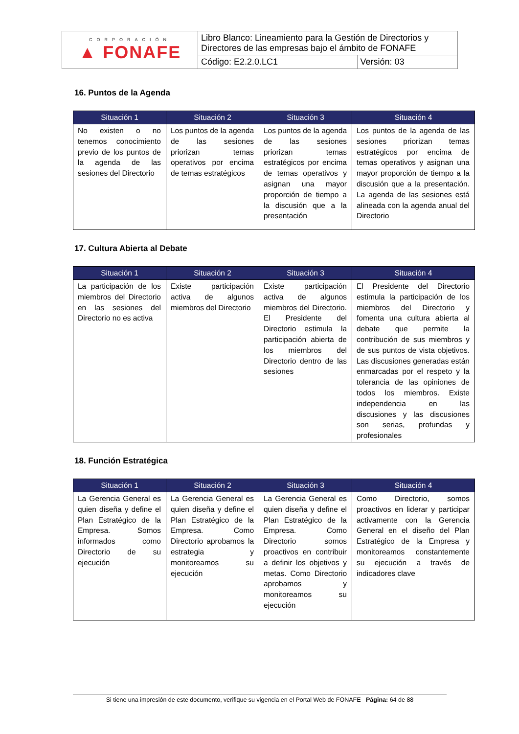| CORPORACIÓN ▲ FONAFE | Libro Blanco: Lineamiento para la Gestión de Directorios y Directores de las empresas bajo el ámbito de FONAFE | |
| | Código: E2.2.0.LC1 | Versión: 03 |
16. Puntos de la Agenda
| Situación 1 | Situación 2 | Situación 3 | Situación 4 |
| --- | --- | --- | --- |
| No existen o no tenemos conocimiento previo de los puntos de la agenda de las sesiones del Directorio | Los puntos de la agenda de las sesiones priorizan temas operativos por encima de temas estratégicos | Los puntos de la agenda de las sesiones priorizan temas estratégicos por encima de temas operativos y asignan una mayor proporción de tiempo a la discusión que a la presentación | Los puntos de la agenda de las sesiones priorizan temas estratégicos por encima de temas operativos y asignan una mayor proporción de tiempo a la discusión que a la presentación. La agenda de las sesiones está alineada con la agenda anual del Directorio |
17. Cultura Abierta al Debate
| Situación 1 | Situación 2 | Situación 3 | Situación 4 |
| --- | --- | --- | --- |
| La participación de los miembros del Directorio en las sesiones del Directorio no es activa | Existe participación activa de algunos miembros del Directorio | Existe participación activa de algunos miembros del Directorio. El Presidente del Directorio estimula la participación abierta de los miembros del Directorio dentro de las sesiones | El Presidente del Directorio estimula la participación de los miembros del Directorio y fomenta una cultura abierta al debate que permite la contribución de sus miembros y de sus puntos de vista objetivos. Las discusiones generadas están enmarcadas por el respeto y la tolerancia de las opiniones de todos los miembros. Existe independencia en las discusiones y las discusiones son serias, profundas y profesionales |
18. Función Estratégica
| Situación 1 | Situación 2 | Situación 3 | Situación 4 |
| --- | --- | --- | --- |
| La Gerencia General es quien diseña y define el Plan Estratégico de la Empresa. Somos informados como Directorio de su ejecución | La Gerencia General es quien diseña y define el Plan Estratégico de la Empresa. Como Directorio aprobamos la estrategia y monitoreamos su ejecución | La Gerencia General es quien diseña y define el Plan Estratégico de la Empresa. Como Directorio somos proactivos en contribuir a definir los objetivos y metas. Como Directorio aprobamos y monitoreamos su ejecución | Como Directorio, somos proactivos en liderar y participar activamente con la Gerencia General en el diseño del Plan Estratégico de la Empresa y monitoreamos constantemente su ejecución a través de indicadores clave |
Si tiene una impresión de este documento, verifique su vigencia en el Portal Web de FONAFE Página: 64 de 88